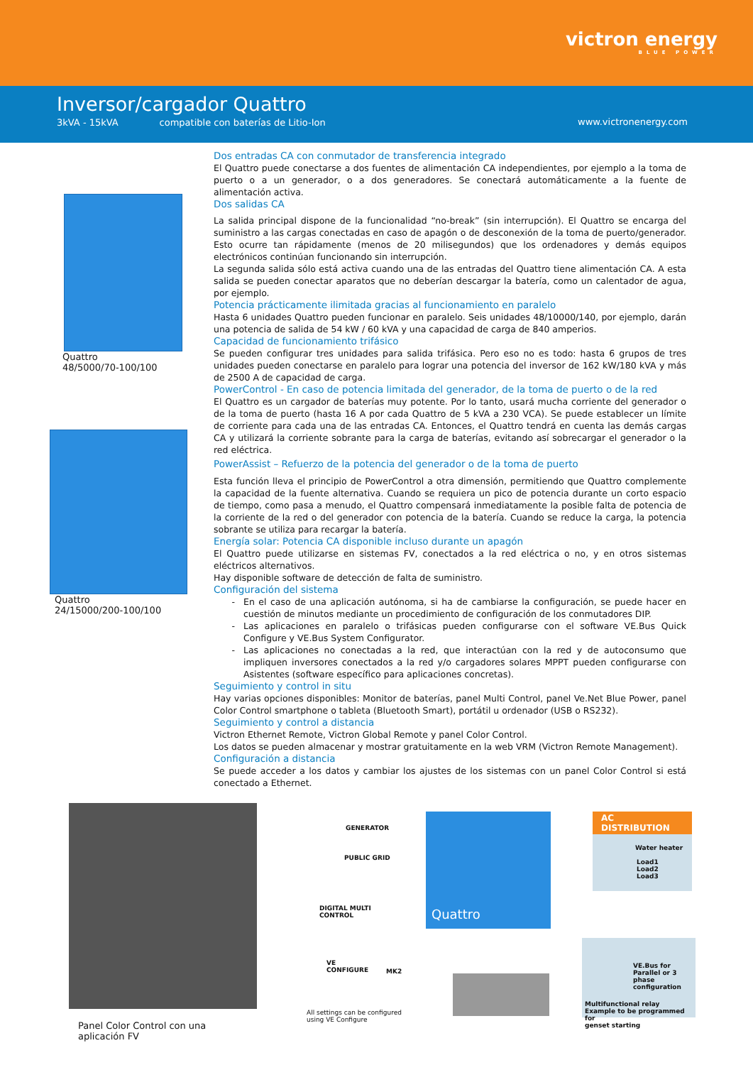victron energy
BLUE POWER
Inversor/cargador Quattro
3kVA - 15kVA compatible con baterías de Litio-Ion
www.victronenergy.com
Quattro
48/5000/70-100/100
Quattro
24/15000/200-100/100
Dos entradas CA con conmutador de transferencia integrado
El Quattro puede conectarse a dos fuentes de alimentación CA independientes, por ejemplo a la toma de puerto o a un generador, o a dos generadores. Se conectará automáticamente a la fuente de alimentación activa.
Dos salidas CA
La salida principal dispone de la funcionalidad “no-break” (sin interrupción). El Quattro se encarga del suministro a las cargas conectadas en caso de apagón o de desconexión de la toma de puerto/generador. Esto ocurre tan rápidamente (menos de 20 milisegundos) que los ordenadores y demás equipos electrónicos continúan funcionando sin interrupción.
La segunda salida sólo está activa cuando una de las entradas del Quattro tiene alimentación CA. A esta salida se pueden conectar aparatos que no deberían descargar la batería, como un calentador de agua, por ejemplo.
Potencia prácticamente ilimitada gracias al funcionamiento en paralelo
Hasta 6 unidades Quattro pueden funcionar en paralelo. Seis unidades 48/10000/140, por ejemplo, darán una potencia de salida de 54 kW / 60 kVA y una capacidad de carga de 840 amperios.
Capacidad de funcionamiento trifásico
Se pueden configurar tres unidades para salida trifásica. Pero eso no es todo: hasta 6 grupos de tres unidades pueden conectarse en paralelo para lograr una potencia del inversor de 162 kW/180 kVA y más de 2500 A de capacidad de carga.
PowerControl - En caso de potencia limitada del generador, de la toma de puerto o de la red
El Quattro es un cargador de baterías muy potente. Por lo tanto, usará mucha corriente del generador o de la toma de puerto (hasta 16 A por cada Quattro de 5 kVA a 230 VCA). Se puede establecer un límite de corriente para cada una de las entradas CA. Entonces, el Quattro tendrá en cuenta las demás cargas CA y utilizará la corriente sobrante para la carga de baterías, evitando así sobrecargar el generador o la red eléctrica.
PowerAssist – Refuerzo de la potencia del generador o de la toma de puerto
Esta función lleva el principio de PowerControl a otra dimensión, permitiendo que Quattro complemente la capacidad de la fuente alternativa. Cuando se requiera un pico de potencia durante un corto espacio de tiempo, como pasa a menudo, el Quattro compensará inmediatamente la posible falta de potencia de la corriente de la red o del generador con potencia de la batería. Cuando se reduce la carga, la potencia sobrante se utiliza para recargar la batería.
Energía solar: Potencia CA disponible incluso durante un apagón
El Quattro puede utilizarse en sistemas FV, conectados a la red eléctrica o no, y en otros sistemas eléctricos alternativos.
Hay disponible software de detección de falta de suministro.
Configuración del sistema
En el caso de una aplicación autónoma, si ha de cambiarse la configuración, se puede hacer en cuestión de minutos mediante un procedimiento de configuración de los conmutadores DIP.
Las aplicaciones en paralelo o trifásicas pueden configurarse con el software VE.Bus Quick Configure y VE.Bus System Configurator.
Las aplicaciones no conectadas a la red, que interactúan con la red y de autoconsumo que impliquen inversores conectados a la red y/o cargadores solares MPPT pueden configurarse con Asistentes (software específico para aplicaciones concretas).
Seguimiento y control in situ
Hay varias opciones disponibles: Monitor de baterías, panel Multi Control, panel Ve.Net Blue Power, panel Color Control smartphone o tableta (Bluetooth Smart), portátil u ordenador (USB o RS232).
Seguimiento y control a distancia
Victron Ethernet Remote, Victron Global Remote y panel Color Control.
Los datos se pueden almacenar y mostrar gratuitamente en la web VRM (Victron Remote Management).
Configuración a distancia
Se puede acceder a los datos y cambiar los ajustes de los sistemas con un panel Color Control si está conectado a Ethernet.
Panel Color Control con una
aplicación FV
Quattro
AC DISTRIBUTION
Water heater
Load1
Load2
Load3
GENERATOR
PUBLIC GRID
DIGITAL MULTI
CONTROL
VE
CONFIGURE
MK2
All settings can be configured
using VE Configure
VE.Bus for
Parallel or 3 phase
configuration
Multifunctional relay
Example to be programmed for
genset starting